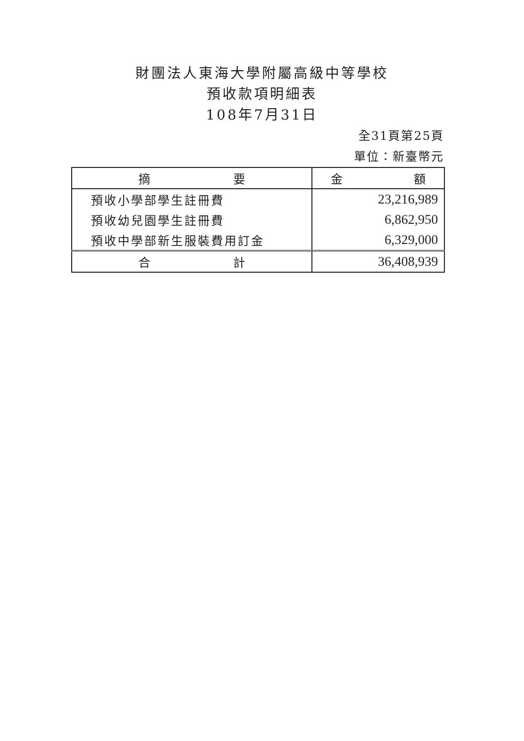財團法人東海大學附屬高級中等學校
預收款項明細表
108年7月31日
全31頁第25頁
單位：新臺幣元
| 摘 要 | 金 額 |
| --- | --- |
| 預收小學部學生註冊費 | 23,216,989 |
| 預收幼兒園學生註冊費 | 6,862,950 |
| 預收中學部新生服裝費用訂金 | 6,329,000 |
| 合 計 | 36,408,939 |